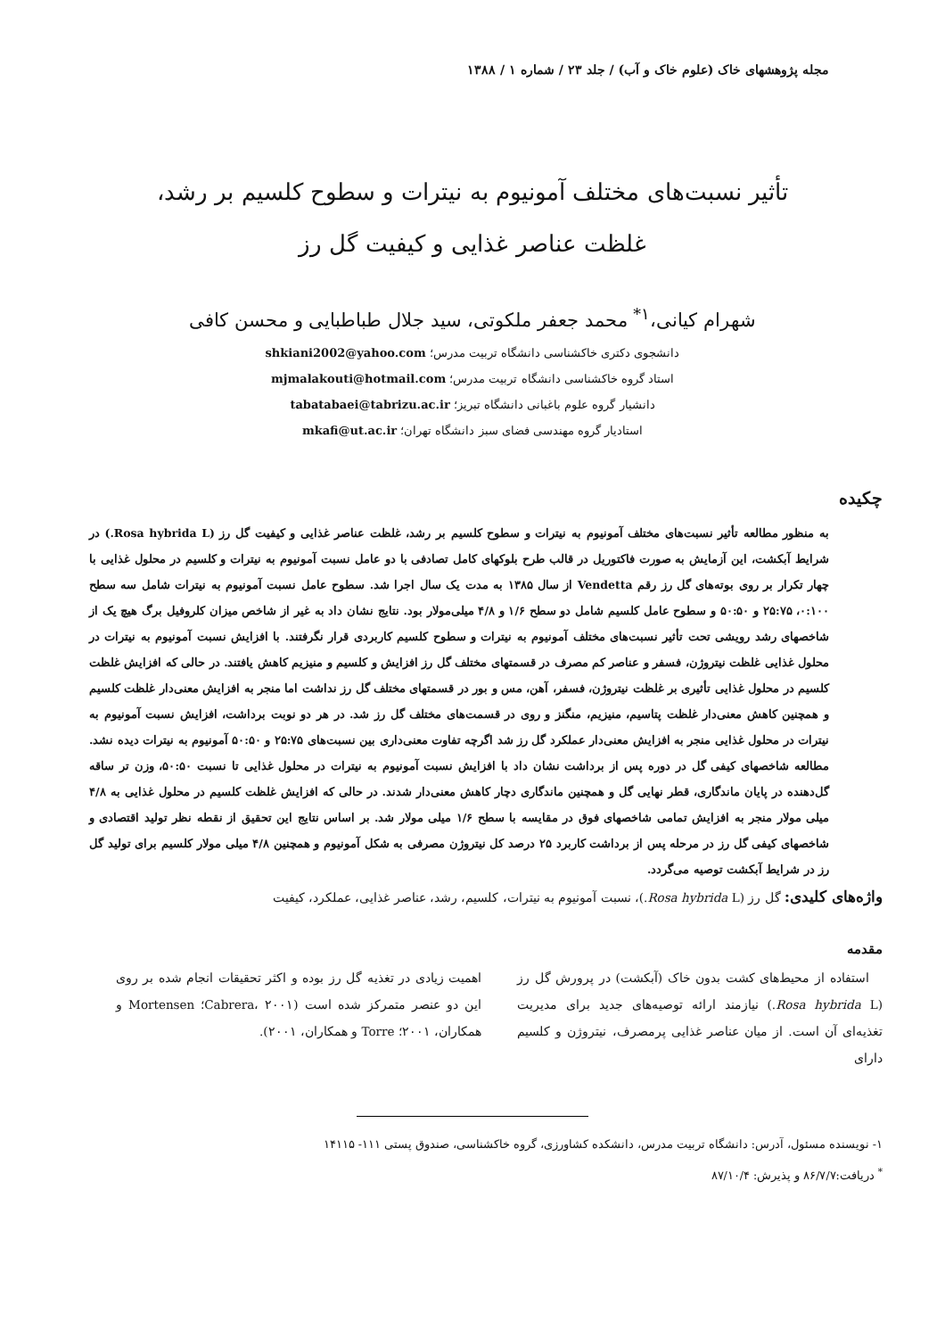مجله پژوهشهای خاک (علوم خاک و آب) / جلد ۲۳ / شماره ۱ / ۱۳۸۸
تأثیر نسبت‌های مختلف آمونیوم به نیترات و سطوح کلسیم بر رشد، غلظت عناصر غذایی و کیفیت گل رز
شهرام کیانی،<sup>۱*</sup> محمد جعفر ملکوتی، سید جلال طباطبایی و محسن کافی
دانشجوی دکتری خاکشناسی دانشگاه تربیت مدرس؛ shkiani2002@yahoo.com
استاد گروه خاکشناسی دانشگاه تربیت مدرس؛ mjmalakouti@hotmail.com
دانشیار گروه علوم باغبانی دانشگاه تبریز؛ tabatabaei@tabrizu.ac.ir
استادیار گروه مهندسی فضای سبز دانشگاه تهران؛ mkafi@ut.ac.ir
چکیده
به منظور مطالعه تأثیر نسبت‌های مختلف آمونیوم به نیترات و سطوح کلسیم بر رشد، غلظت عناصر غذایی و کیفیت گل رز (Rosa hybrida L.) در شرایط آبکشت، این آزمایش به صورت فاکتوریل در قالب طرح بلوکهای کامل تصادفی با دو عامل نسبت آمونیوم به نیترات و کلسیم در محلول غذایی با چهار تکرار بر روی بوته‌های گل رز رقم Vendetta از سال ۱۳۸۵ به مدت یک سال اجرا شد. سطوح عامل نسبت آمونیوم به نیترات شامل سه سطح ۰:۱۰۰، ۲۵:۷۵ و ۵۰:۵۰ و سطوح عامل کلسیم شامل دو سطح ۱/۶ و ۴/۸ میلی‌مولار بود. نتایج نشان داد به غیر از شاخص میزان کلروفیل برگ هیچ یک از شاخصهای رشد رویشی تحت تأثیر نسبت‌های مختلف آمونیوم به نیترات و سطوح کلسیم کاربردی قرار نگرفتند. با افزایش نسبت آمونیوم به نیترات در محلول غذایی غلظت نیتروژن، فسفر و عناصر کم مصرف در قسمتهای مختلف گل رز افزایش و کلسیم و منیزیم کاهش یافتند. در حالی که افزایش غلظت کلسیم در محلول غذایی تأثیری بر غلظت نیتروژن، فسفر، آهن، مس و بور در قسمتهای مختلف گل رز نداشت اما منجر به افزایش معنی‌دار غلظت کلسیم و همچنین کاهش معنی‌دار غلظت پتاسیم، منیزیم، منگنز و روی در قسمت‌های مختلف گل رز شد. در هر دو نوبت برداشت، افزایش نسبت آمونیوم به نیترات در محلول غذایی منجر به افزایش معنی‌دار عملکرد گل رز شد اگرچه تفاوت معنی‌داری بین نسبت‌های ۲۵:۷۵ و ۵۰:۵۰ آمونیوم به نیترات دیده نشد. مطالعه شاخصهای کیفی گل در دوره پس از برداشت نشان داد با افزایش نسبت آمونیوم به نیترات در محلول غذایی تا نسبت ۵۰:۵۰، وزن تر ساقه گل‌دهنده در پایان ماندگاری، قطر نهایی گل و همچنین ماندگاری دچار کاهش معنی‌دار شدند. در حالی که افزایش غلظت کلسیم در محلول غذایی به ۴/۸ میلی مولار منجر به افزایش تمامی شاخصهای فوق در مقایسه با سطح ۱/۶ میلی مولار شد. بر اساس نتایج این تحقیق از نقطه نظر تولید اقتصادی و شاخصهای کیفی گل رز در مرحله پس از برداشت کاربرد ۲۵ درصد کل نیتروژن مصرفی به شکل آمونیوم و همچنین ۴/۸ میلی مولار کلسیم برای تولید گل رز در شرایط آبکشت توصیه می‌گردد.
واژه‌های کلیدی: گل رز (Rosa hybrida L.)، نسبت آمونیوم به نیترات، کلسیم، رشد، عناصر غذایی، عملکرد، کیفیت
مقدمه
استفاده از محیط‌های کشت بدون خاک (آبکشت) در پرورش گل رز (Rosa hybrida L.) نیازمند ارائه توصیه‌های جدید برای مدیریت تغذیه‌ای آن است. از میان عناصر غذایی پرمصرف، نیتروژن و کلسیم دارای
اهمیت زیادی در تغذیه گل رز بوده و اکثر تحقیقات انجام شده بر روی این دو عنصر متمرکز شده است (Cabrera، ۲۰۰۱؛ Mortensen و همکاران، ۲۰۰۱؛ Torre و همکاران، ۲۰۰۱).
۱- نویسنده مسئول، آدرس: دانشگاه تربیت مدرس، دانشکده کشاورزی، گروه خاکشناسی، صندوق پستی ۱۱۱- ۱۴۱۱۵
<sup>*</sup> دریافت:۸۶/۷/۷ و پذیرش: ۸۷/۱۰/۴